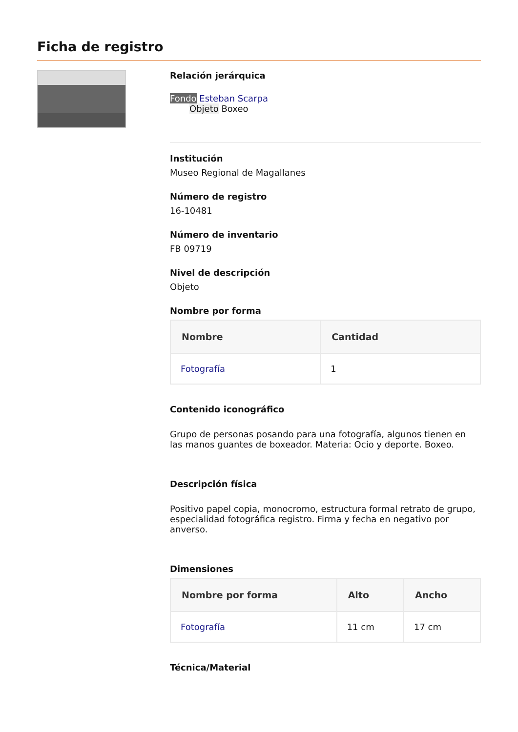Ficha de registro
Relación jerárquica
Fondo Esteban Scarpa
Objeto Boxeo
Institución
Museo Regional de Magallanes
Número de registro
16-10481
Número de inventario
FB 09719
Nivel de descripción
Objeto
Nombre por forma
| Nombre | Cantidad |
| --- | --- |
| Fotografía | 1 |
Contenido iconográfico
Grupo de personas posando para una fotografía, algunos tienen en las manos guantes de boxeador. Materia: Ocio y deporte. Boxeo.
Descripción física
Positivo papel copia, monocromo, estructura formal retrato de grupo, especialidad fotográfica registro. Firma y fecha en negativo por anverso.
Dimensiones
| Nombre por forma | Alto | Ancho |
| --- | --- | --- |
| Fotografía | 11 cm | 17 cm |
Técnica/Material